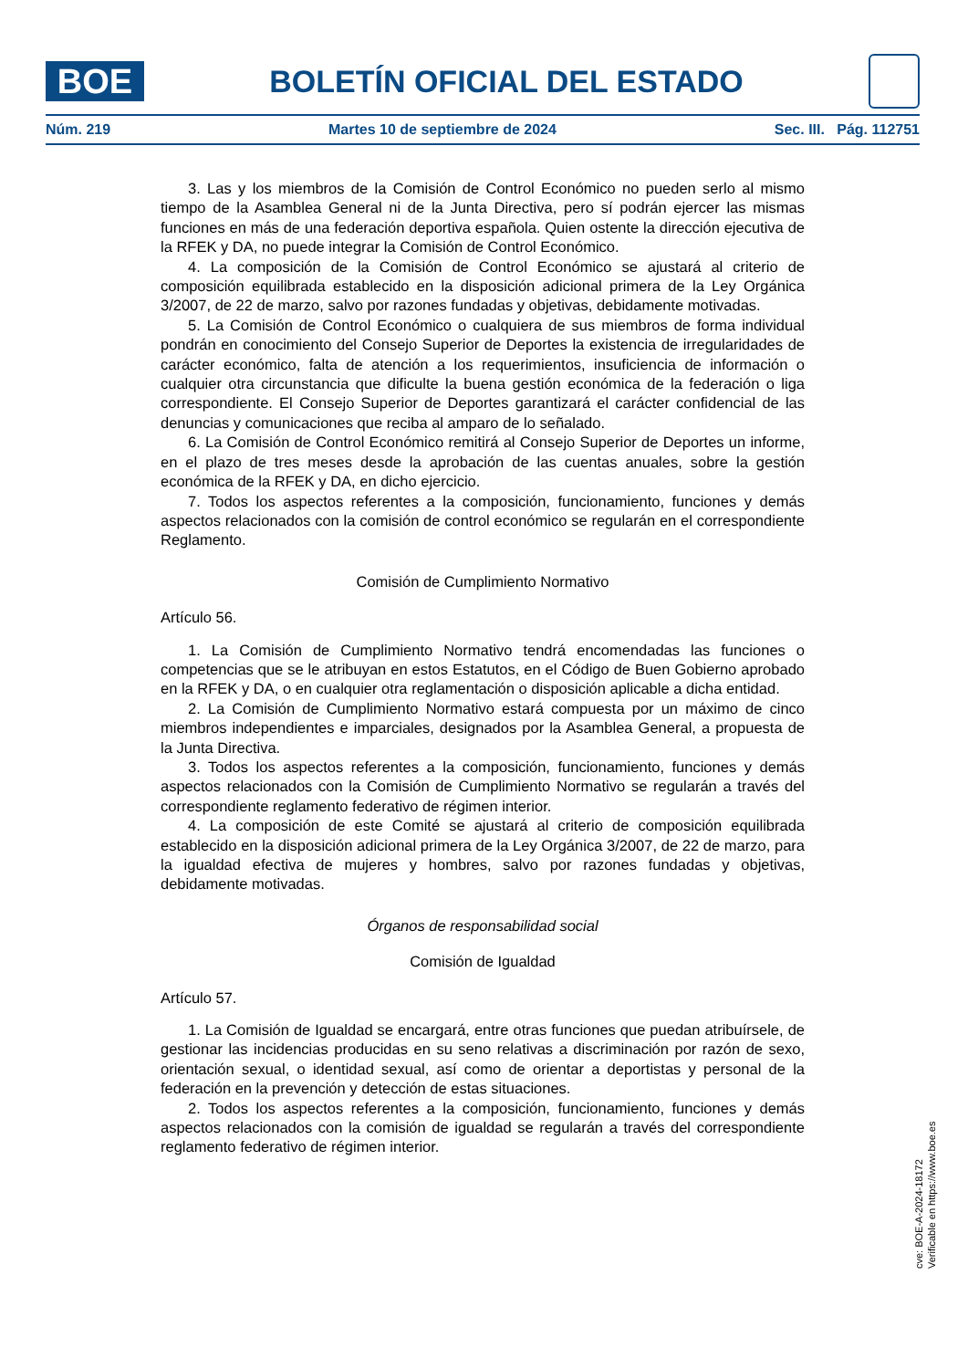BOE
BOLETÍN OFICIAL DEL ESTADO
Núm. 219 Martes 10 de septiembre de 2024 Sec. III. Pág. 112751
3. Las y los miembros de la Comisión de Control Económico no pueden serlo al mismo tiempo de la Asamblea General ni de la Junta Directiva, pero sí podrán ejercer las mismas funciones en más de una federación deportiva española. Quien ostente la dirección ejecutiva de la RFEK y DA, no puede integrar la Comisión de Control Económico.
4. La composición de la Comisión de Control Económico se ajustará al criterio de composición equilibrada establecido en la disposición adicional primera de la Ley Orgánica 3/2007, de 22 de marzo, salvo por razones fundadas y objetivas, debidamente motivadas.
5. La Comisión de Control Económico o cualquiera de sus miembros de forma individual pondrán en conocimiento del Consejo Superior de Deportes la existencia de irregularidades de carácter económico, falta de atención a los requerimientos, insuficiencia de información o cualquier otra circunstancia que dificulte la buena gestión económica de la federación o liga correspondiente. El Consejo Superior de Deportes garantizará el carácter confidencial de las denuncias y comunicaciones que reciba al amparo de lo señalado.
6. La Comisión de Control Económico remitirá al Consejo Superior de Deportes un informe, en el plazo de tres meses desde la aprobación de las cuentas anuales, sobre la gestión económica de la RFEK y DA, en dicho ejercicio.
7. Todos los aspectos referentes a la composición, funcionamiento, funciones y demás aspectos relacionados con la comisión de control económico se regularán en el correspondiente Reglamento.
Comisión de Cumplimiento Normativo
Artículo 56.
1. La Comisión de Cumplimiento Normativo tendrá encomendadas las funciones o competencias que se le atribuyan en estos Estatutos, en el Código de Buen Gobierno aprobado en la RFEK y DA, o en cualquier otra reglamentación o disposición aplicable a dicha entidad.
2. La Comisión de Cumplimiento Normativo estará compuesta por un máximo de cinco miembros independientes e imparciales, designados por la Asamblea General, a propuesta de la Junta Directiva.
3. Todos los aspectos referentes a la composición, funcionamiento, funciones y demás aspectos relacionados con la Comisión de Cumplimiento Normativo se regularán a través del correspondiente reglamento federativo de régimen interior.
4. La composición de este Comité se ajustará al criterio de composición equilibrada establecido en la disposición adicional primera de la Ley Orgánica 3/2007, de 22 de marzo, para la igualdad efectiva de mujeres y hombres, salvo por razones fundadas y objetivas, debidamente motivadas.
Órganos de responsabilidad social
Comisión de Igualdad
Artículo 57.
1. La Comisión de Igualdad se encargará, entre otras funciones que puedan atribuírsele, de gestionar las incidencias producidas en su seno relativas a discriminación por razón de sexo, orientación sexual, o identidad sexual, así como de orientar a deportistas y personal de la federación en la prevención y detección de estas situaciones.
2. Todos los aspectos referentes a la composición, funcionamiento, funciones y demás aspectos relacionados con la comisión de igualdad se regularán a través del correspondiente reglamento federativo de régimen interior.
cve: BOE-A-2024-18172
Verificable en https://www.boe.es